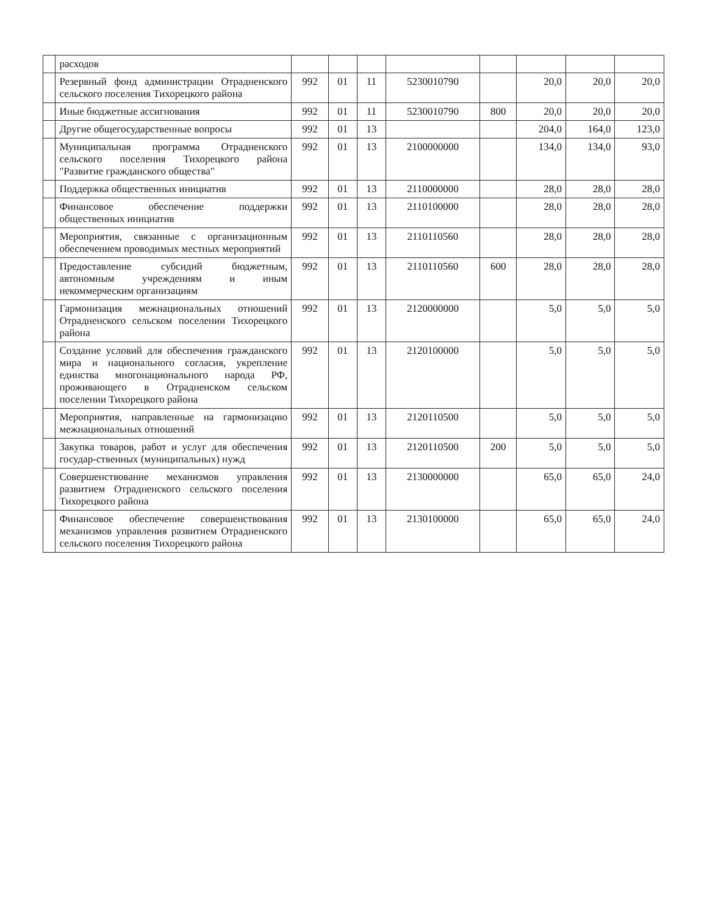| | расходов | | | | | | | | |
| | Резервный фонд администрации Отрадненского сельского поселения Тихорецкого района | 992 | 01 | 11 | 5230010790 | | 20,0 | 20,0 | 20,0 |
| | Иные бюджетные ассигнования | 992 | 01 | 11 | 5230010790 | 800 | 20,0 | 20,0 | 20,0 |
| | Другие общегосударственные вопросы | 992 | 01 | 13 | | | 204,0 | 164,0 | 123,0 |
| | Муниципальная программа Отрадненского сельского поселения Тихорецкого района "Развитие гражданского общества" | 992 | 01 | 13 | 2100000000 | | 134,0 | 134,0 | 93,0 |
| | Поддержка общественных инициатив | 992 | 01 | 13 | 2110000000 | | 28,0 | 28,0 | 28,0 |
| | Финансовое обеспечение поддержки общественных инициатив | 992 | 01 | 13 | 2110100000 | | 28,0 | 28,0 | 28,0 |
| | Мероприятия, связанные с организационным обеспечением проводимых местных мероприятий | 992 | 01 | 13 | 2110110560 | | 28,0 | 28,0 | 28,0 |
| | Предоставление субсидий бюджетным, автономным учреждениям и иным некоммерческим организациям | 992 | 01 | 13 | 2110110560 | 600 | 28,0 | 28,0 | 28,0 |
| | Гармонизация межнациональных отношений Отрадненского сельском поселении Тихорецкого района | 992 | 01 | 13 | 2120000000 | | 5,0 | 5,0 | 5,0 |
| | Создание условий для обеспечения гражданского мира и национального согласия, укрепление единства многонационального народа РФ, проживающего в Отрадненском сельском поселении Тихорецкого района | 992 | 01 | 13 | 2120100000 | | 5,0 | 5,0 | 5,0 |
| | Мероприятия, направленные на гармонизацию межнациональных отношений | 992 | 01 | 13 | 2120110500 | | 5,0 | 5,0 | 5,0 |
| | Закупка товаров, работ и услуг для обеспечения государ-ственных (муниципальных) нужд | 992 | 01 | 13 | 2120110500 | 200 | 5,0 | 5,0 | 5,0 |
| | Совершенствование механизмов управления развитием Отрадненского сельского поселения Тихорецкого района | 992 | 01 | 13 | 2130000000 | | 65,0 | 65,0 | 24,0 |
| | Финансовое обеспечение совершенствования механизмов управления развитием Отрадненского сельского поселения Тихорецкого района | 992 | 01 | 13 | 2130100000 | | 65,0 | 65,0 | 24,0 |